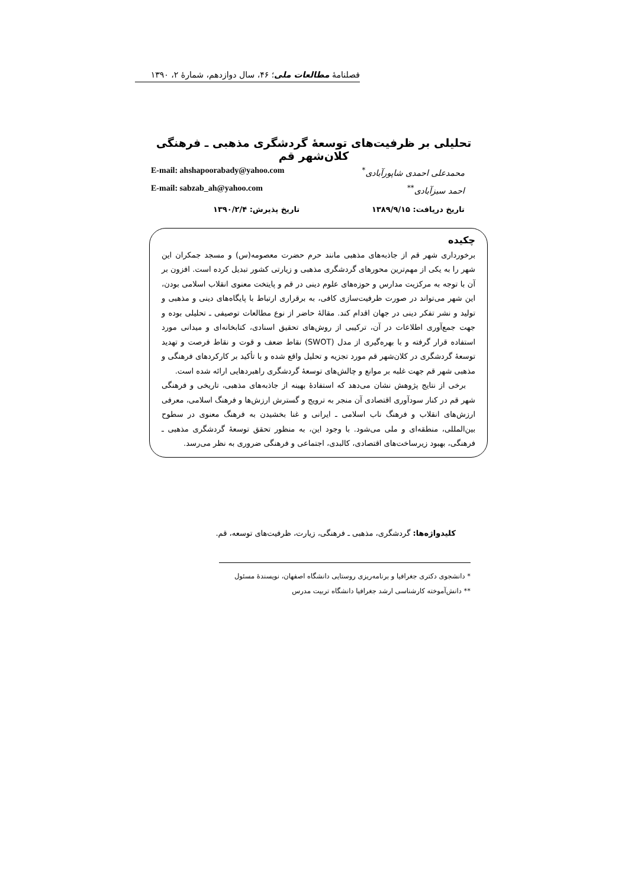فصلنامهٔ مطالعات ملی؛ ۴۶، سال دوازدهم، شمارهٔ ۲، ۱۳۹۰
تحلیلی بر ظرفیت‌های توسعهٔ گردشگری مذهبی ـ فرهنگی کلان‌شهر قم
محمدعلی احمدی شاپورآبادی<sup>*</sup> E-mail: ahshapoorabady@yahoo.com
احمد سبزآبادی<sup>**</sup> E-mail: sabzab_ah@yahoo.com
تاریخ دریافت: ۱۳۸۹/۹/۱۵ تاریخ پذیرش: ۱۳۹۰/۲/۴
چکیده
برخورداری شهر قم از جاذبه‌های مذهبی مانند حرم حضرت معصومه(س) و مسجد جمکران این شهر را به یکی از مهم‌ترین محورهای گردشگری مذهبی و زیارتی کشور تبدیل کرده است. افزون بر آن با توجه به مرکزیت مدارس و حوزه‌های علوم دینی در قم و پایتخت معنوی انقلاب اسلامی بودن، این شهر می‌تواند در صورت ظرفیت‌سازی کافی، به برقراری ارتباط با پایگاه‌های دینی و مذهبی و تولید و نشر تفکر دینی در جهان اقدام کند. مقالهٔ حاضر از نوع مطالعات توصیفی ـ تحلیلی بوده و جهت جمع‌آوری اطلاعات در آن، ترکیبی از روش‌های تحقیق اسنادی، کتابخانه‌ای و میدانی مورد استفاده قرار گرفته و با بهره‌گیری از مدل (SWOT) نقاط ضعف و قوت و نقاط فرصت و تهدید توسعهٔ گردشگری در کلان‌شهر قم مورد تجزیه و تحلیل واقع شده و با تأکید بر کارکردهای فرهنگی و مذهبی شهر قم جهت غلبه بر موانع و چالش‌های توسعهٔ گردشگری راهبردهایی ارائه شده است.
برخی از نتایج پژوهش نشان می‌دهد که استفادهٔ بهینه از جاذبه‌های مذهبی، تاریخی و فرهنگی شهر قم در کنار سودآوری اقتصادی آن منجر به ترویج و گسترش ارزش‌ها و فرهنگ اسلامی، معرفی ارزش‌های انقلاب و فرهنگ ناب اسلامی ـ ایرانی و غنا بخشیدن به فرهنگ معنوی در سطوح بین‌المللی، منطقه‌ای و ملی می‌شود. با وجود این، به منظور تحقق توسعهٔ گردشگری مذهبی ـ فرهنگی، بهبود زیرساخت‌های اقتصادی، کالبدی، اجتماعی و فرهنگی ضروری به نظر می‌رسد.
کلیدواژه‌ها: گردشگری، مذهبی ـ فرهنگی، زیارت، ظرفیت‌های توسعه، قم.
* دانشجوی دکتری جغرافیا و برنامه‌ریزی روستایی دانشگاه اصفهان، نویسندهٔ مسئول
** دانش‌آموخته کارشناسی ارشد جغرافیا دانشگاه تربیت مدرس